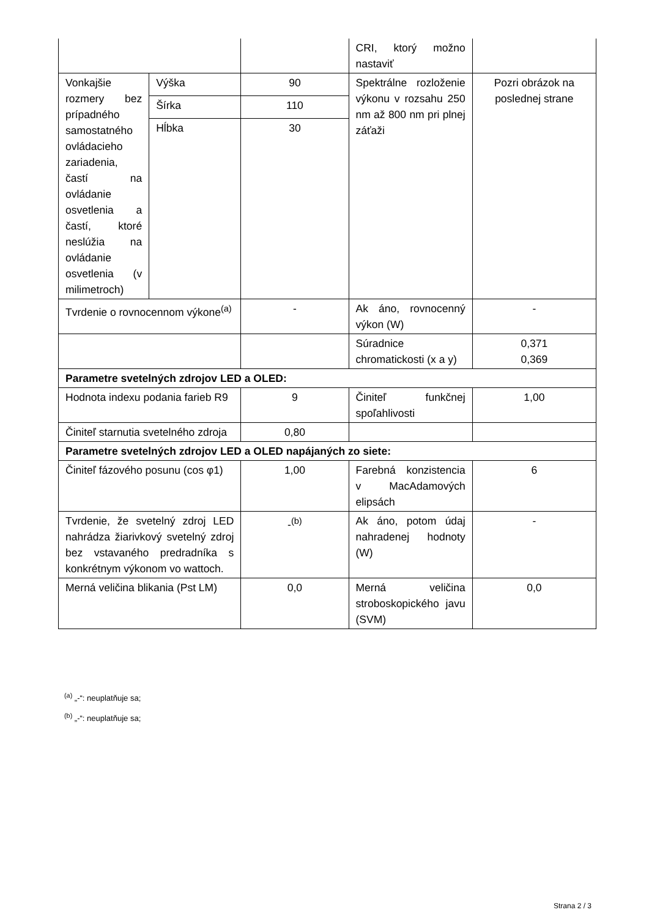| | | | CRI, ktorý možno nastaviť | |
| Vonkajšie rozmery bez prípadného samostatného ovládacieho zariadenia, častí na ovládanie osvetlenia a častí, ktoré neslúžia na ovládanie osvetlenia (v milimetroch) | Výška | 90 | Spektrálne rozloženie výkonu v rozsahu 250 nm až 800 nm pri plnej záťaži | Pozri obrázok na poslednej strane |
| | Šírka | 110 | | |
| | Hĺbka | 30 | | |
| Tvrdenie o rovnocennom výkone<sup>(a)</sup> | | - | Ak áno, rovnocenný výkon (W) | - |
| | | | Súradnice chromatickosti (x a y) | 0,371 0,369 |
| Parametre svetelných zdrojov LED a OLED: | | | | |
| Hodnota indexu podania farieb R9 | | 9 | Činiteľ funkčnej spoľahlivosti | 1,00 |
| Činiteľ starnutia svetelného zdroja | | 0,80 | | |
| Parametre svetelných zdrojov LED a OLED napájaných zo siete: | | | | |
| Činiteľ fázového posunu (cos φ1) | | 1,00 | Farebná konzistencia v MacAdamových elipsách | 6 |
| Tvrdenie, že svetelný zdroj LED nahrádza žiarivkový svetelný zdroj bez vstavaného predradníka s konkrétnym výkonom vo wattoch. | | -<sup>(b)</sup> | Ak áno, potom údaj nahradenej hodnoty (W) | - |
| Merná veličina blikania (Pst LM) | | 0,0 | Merná veličina stroboskopického javu (SVM) | 0,0 |
<sup>(a)</sup> „-“: neuplatňuje sa;
<sup>(b)</sup> „-“: neuplatňuje sa;
Strana 2 / 3